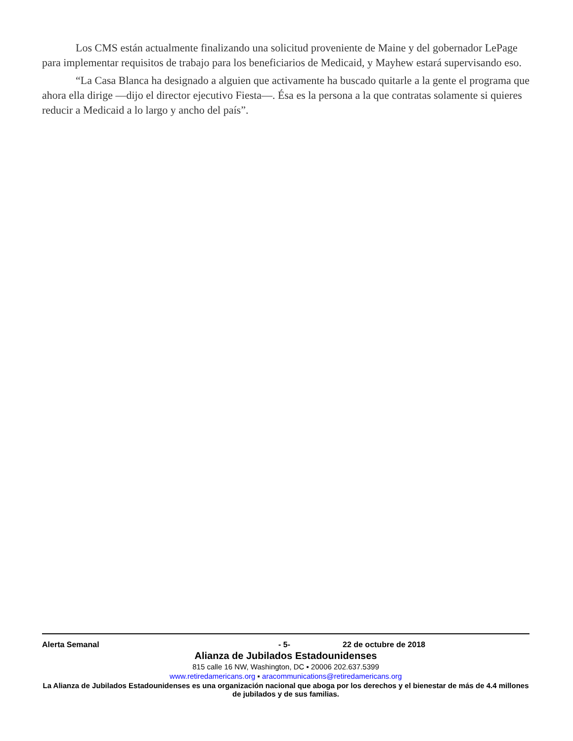Los CMS están actualmente finalizando una solicitud proveniente de Maine y del gobernador LePage para implementar requisitos de trabajo para los beneficiarios de Medicaid, y Mayhew estará supervisando eso.
“La Casa Blanca ha designado a alguien que activamente ha buscado quitarle a la gente el programa que ahora ella dirige —dijo el director ejecutivo Fiesta—. Ésa es la persona a la que contratas solamente si quieres reducir a Medicaid a lo largo y ancho del país”.
Alerta Semanal - 5- 22 de octubre de 2018
Alianza de Jubilados Estadounidenses
815 calle 16 NW, Washington, DC ▪ 20006 202.637.5399
www.retiredamericans.org ▪ aracommunications@retiredamericans.org
La Alianza de Jubilados Estadounidenses es una organización nacional que aboga por los derechos y el bienestar de más de 4.4 millones de jubilados y de sus familias.